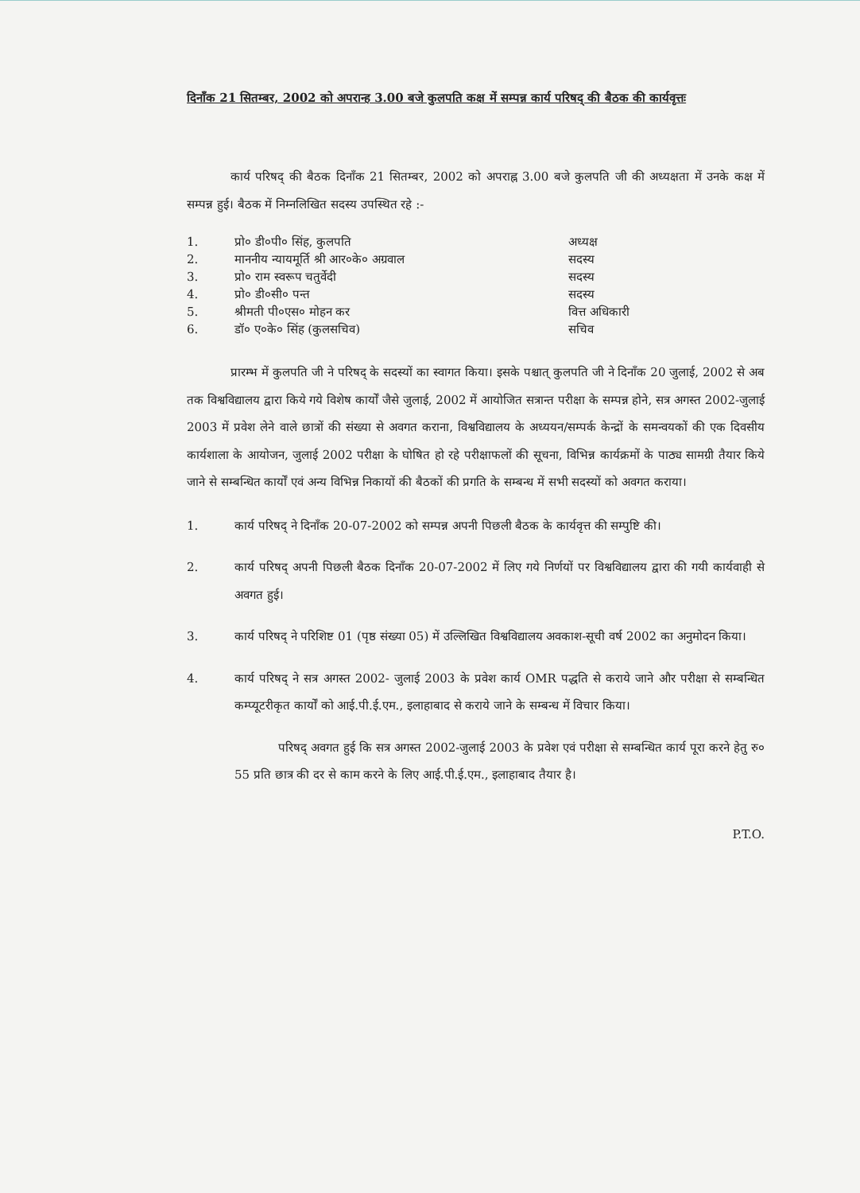दिनाँक 21 सितम्बर, 2002 को अपरान्ह 3.00 बजे कुलपति कक्ष में सम्पन्न कार्य परिषद् की बैठक की कार्यवृत्तः
कार्य परिषद् की बैठक दिनाँक 21 सितम्बर, 2002 को अपराह्न 3.00 बजे कुलपति जी की अध्यक्षता में उनके कक्ष में सम्पन्न हुई। बैठक में निम्नलिखित सदस्य उपस्थित रहे :-
| 1. | प्रो० डी०पी० सिंह, कुलपति | अध्यक्ष |
| 2. | माननीय न्यायमूर्ति श्री आर०के० अग्रवाल | सदस्य |
| 3. | प्रो० राम स्वरूप चतुर्वेदी | सदस्य |
| 4. | प्रो० डी०सी० पन्त | सदस्य |
| 5. | श्रीमती पी०एस० मोहन कर | वित्त अधिकारी |
| 6. | डॉ० ए०के० सिंह (कुलसचिव) | सचिव |
प्रारम्भ में कुलपति जी ने परिषद् के सदस्यों का स्वागत किया। इसके पश्चात् कुलपति जी ने दिनाँक 20 जुलाई, 2002 से अब तक विश्वविद्यालय द्वारा किये गये विशेष कार्यों जैसे जुलाई, 2002 में आयोजित सत्रान्त परीक्षा के सम्पन्न होने, सत्र अगस्त 2002-जुलाई 2003 में प्रवेश लेने वाले छात्रों की संख्या से अवगत कराना, विश्वविद्यालय के अध्ययन/सम्पर्क केन्द्रों के समन्वयकों की एक दिवसीय कार्यशाला के आयोजन, जुलाई 2002 परीक्षा के घोषित हो रहे परीक्षाफलों की सूचना, विभिन्न कार्यक्रमों के पाठ्य सामग्री तैयार किये जाने से सम्बन्धित कार्यों एवं अन्य विभिन्न निकायों की बैठकों की प्रगति के सम्बन्ध में सभी सदस्यों को अवगत कराया।
1. कार्य परिषद् ने दिनाँक 20-07-2002 को सम्पन्न अपनी पिछली बैठक के कार्यवृत्त की सम्पुष्टि की।
2. कार्य परिषद् अपनी पिछली बैठक दिनाँक 20-07-2002 में लिए गये निर्णयों पर विश्वविद्यालय द्वारा की गयी कार्यवाही से अवगत हुई।
3. कार्य परिषद् ने परिशिष्ट 01 (पृष्ठ संख्या 05) में उल्लिखित विश्वविद्यालय अवकाश-सूची वर्ष 2002 का अनुमोदन किया।
4. कार्य परिषद् ने सत्र अगस्त 2002- जुलाई 2003 के प्रवेश कार्य OMR पद्धति से कराये जाने और परीक्षा से सम्बन्धित कम्प्यूटरीकृत कार्यों को आई.पी.ई.एम., इलाहाबाद से कराये जाने के सम्बन्ध में विचार किया।
परिषद् अवगत हुई कि सत्र अगस्त 2002-जुलाई 2003 के प्रवेश एवं परीक्षा से सम्बन्धित कार्य पूरा करने हेतु रु० 55 प्रति छात्र की दर से काम करने के लिए आई.पी.ई.एम., इलाहाबाद तैयार है।
P.T.O.